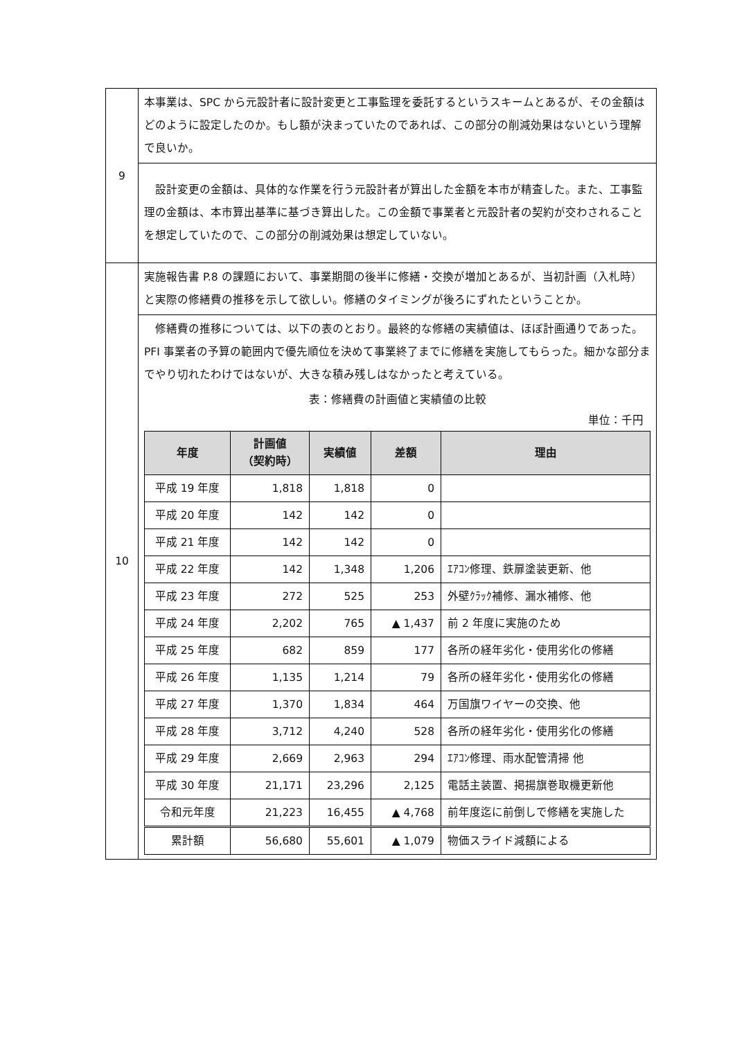| 9 | 本事業は、SPC から元設計者に設計変更と工事監理を委託するというスキームとあるが、その金額はどのように設定したのか。もし額が決まっていたのであれば、この部分の削減効果はないという理解で良いか。 |
| | 設計変更の金額は、具体的な作業を行う元設計者が算出した金額を本市が精査した。また、工事監理の金額は、本市算出基準に基づき算出した。この金額で事業者と元設計者の契約が交わされることを想定していたので、この部分の削減効果は想定していない。 |
| 10 | 実施報告書 P.8 の課題において、事業期間の後半に修繕・交換が増加とあるが、当初計画（入札時）と実際の修繕費の推移を示して欲しい。修繕のタイミングが後ろにずれたということか。 |
| | 修繕費の推移については、以下の表のとおり。最終的な修繕の実績値は、ほぼ計画通りであった。PFI 事業者の予算の範囲内で優先順位を決めて事業終了までに修繕を実施してもらった。細かな部分までやり切れたわけではないが、大きな積み残しはなかったと考えている。 表：修繕費の計画値と実績値の比較 単位：千円 / 年度 / 計画値 （契約時） / 実績値 / 差額 / 理由 / / --- / --- / --- / --- / --- / / 平成 19 年度 / 1,818 / 1,818 / 0 / / / 平成 20 年度 / 142 / 142 / 0 / / / 平成 21 年度 / 142 / 142 / 0 / / / 平成 22 年度 / 142 / 1,348 / 1,206 / ｴｱｺﾝ修理、鉄扉塗装更新、他 / / 平成 23 年度 / 272 / 525 / 253 / 外壁ｸﾗｯｸ補修、漏水補修、他 / / 平成 24 年度 / 2,202 / 765 / ▲ 1,437 / 前 2 年度に実施のため / / 平成 25 年度 / 682 / 859 / 177 / 各所の経年劣化・使用劣化の修繕 / / 平成 26 年度 / 1,135 / 1,214 / 79 / 各所の経年劣化・使用劣化の修繕 / / 平成 27 年度 / 1,370 / 1,834 / 464 / 万国旗ワイヤーの交換、他 / / 平成 28 年度 / 3,712 / 4,240 / 528 / 各所の経年劣化・使用劣化の修繕 / / 平成 29 年度 / 2,669 / 2,963 / 294 / ｴｱｺﾝ修理、雨水配管清掃 他 / / 平成 30 年度 / 21,171 / 23,296 / 2,125 / 電話主装置、掲揚旗巻取機更新他 / / 令和元年度 / 21,223 / 16,455 / ▲ 4,768 / 前年度迄に前倒しで修繕を実施した / / 累計額 / 56,680 / 55,601 / ▲ 1,079 / 物価スライド減額による / |